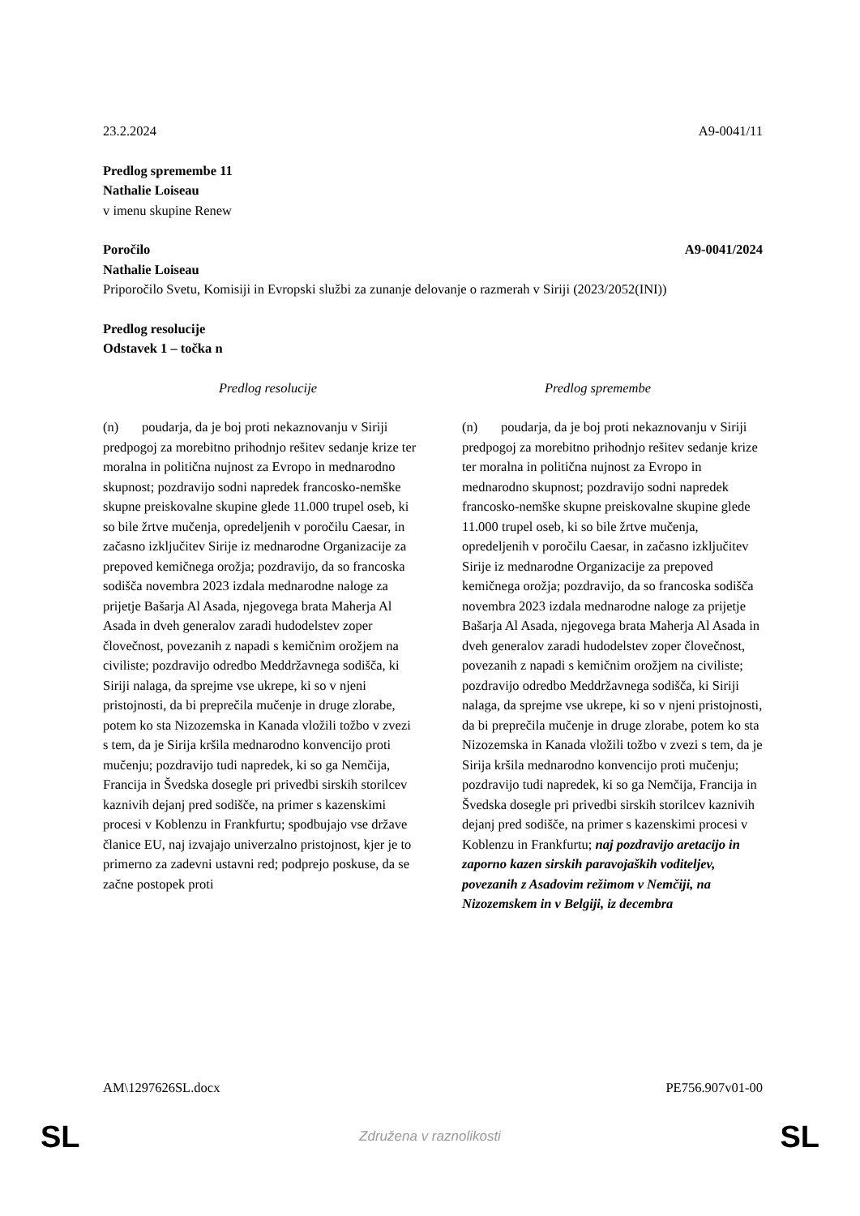23.2.2024 A9-0041/11
Predlog spremembe 11
Nathalie Loiseau
v imenu skupine Renew
Poročilo A9-0041/2024
Nathalie Loiseau
Priporočilo Svetu, Komisiji in Evropski službi za zunanje delovanje o razmerah v Siriji (2023/2052(INI))
Predlog resolucije
Odstavek 1 – točka n
| Predlog resolucije | Predlog spremembe |
| --- | --- |
| (n) poudarja, da je boj proti nekaznovanju v Siriji predpogoj za morebitno prihodnjo rešitev sedanje krize ter moralna in politična nujnost za Evropo in mednarodno skupnost; pozdravijo sodni napredek francosko-nemške skupne preiskovalne skupine glede 11.000 trupel oseb, ki so bile žrtve mučenja, opredeljenih v poročilu Caesar, in začasno izključitev Sirije iz mednarodne Organizacije za prepoved kemičnega orožja; pozdravijo, da so francoska sodišča novembra 2023 izdala mednarodne naloge za prijetje Bašarja Al Asada, njegovega brata Maherja Al Asada in dveh generalov zaradi hudodelstev zoper človečnost, povezanih z napadi s kemičnim orožjem na civiliste; pozdravijo odredbo Meddržavnega sodišča, ki Siriji nalaga, da sprejme vse ukrepe, ki so v njeni pristojnosti, da bi preprečila mučenje in druge zlorabe, potem ko sta Nizozemska in Kanada vložili tožbo v zvezi s tem, da je Sirija kršila mednarodno konvencijo proti mučenju; pozdravijo tudi napredek, ki so ga Nemčija, Francija in Švedska dosegle pri privedbi sirskih storilcev kaznivih dejanj pred sodišče, na primer s kazenskimi procesi v Koblenzu in Frankfurtu; spodbujajo vse države članice EU, naj izvajajo univerzalno pristojnost, kjer je to primerno za zadevni ustavni red; podprejo poskuse, da se začne postopek proti | (n) poudarja, da je boj proti nekaznovanju v Siriji predpogoj za morebitno prihodnjo rešitev sedanje krize ter moralna in politična nujnost za Evropo in mednarodno skupnost; pozdravijo sodni napredek francosko-nemške skupne preiskovalne skupine glede 11.000 trupel oseb, ki so bile žrtve mučenja, opredeljenih v poročilu Caesar, in začasno izključitev Sirije iz mednarodne Organizacije za prepoved kemičnega orožja; pozdravijo, da so francoska sodišča novembra 2023 izdala mednarodne naloge za prijetje Bašarja Al Asada, njegovega brata Maherja Al Asada in dveh generalov zaradi hudodelstev zoper človečnost, povezanih z napadi s kemičnim orožjem na civiliste; pozdravijo odredbo Meddržavnega sodišča, ki Siriji nalaga, da sprejme vse ukrepe, ki so v njeni pristojnosti, da bi preprečila mučenje in druge zlorabe, potem ko sta Nizozemska in Kanada vložili tožbo v zvezi s tem, da je Sirija kršila mednarodno konvencijo proti mučenju; pozdravijo tudi napredek, ki so ga Nemčija, Francija in Švedska dosegle pri privedbi sirskih storilcev kaznivih dejanj pred sodišče, na primer s kazenskimi procesi v Koblenzu in Frankfurtu; naj pozdravijo aretacijo in zaporno kazen sirskih paravojaških voditeljev, povezanih z Asadovim režimom v Nemčiji, na Nizozemskem in v Belgiji, iz decembra |
AM\1297626SL.docx PE756.907v01-00
SL Združena v raznolikosti SL